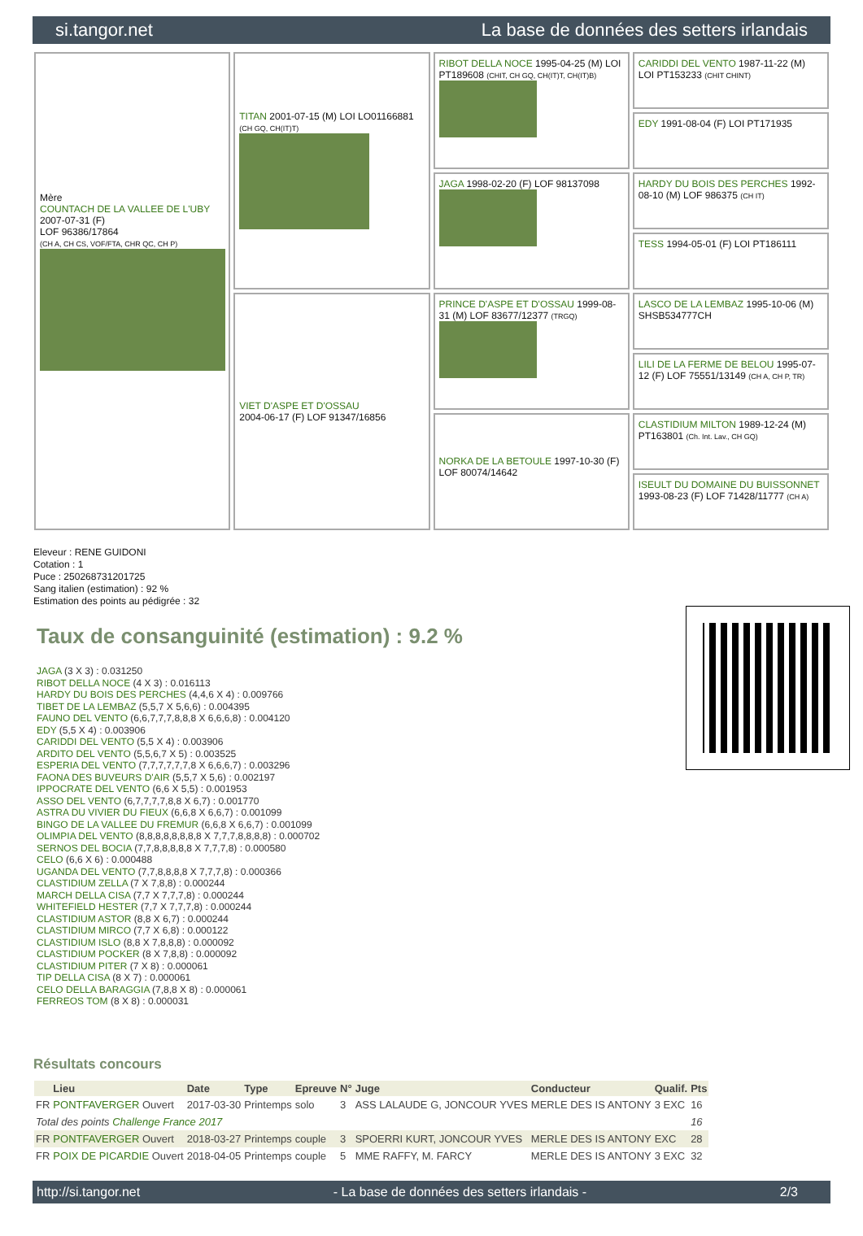si.tangor.net La base de données des setters irlandais
Mère
COUNTACH DE LA VALLEE DE L'UBY
2007-07-31 (F)
LOF 96386/17864
(CH A, CH CS, VOF/FTA, CHR QC, CH P)
TITAN 2001-07-15 (M) LOI LO01166881 (CH GQ, CH(IT)T)
RIBOT DELLA NOCE 1995-04-25 (M) LOI PT189608 (CHIT, CH GQ, CH(IT)T, CH(IT)B)
CARIDDI DEL VENTO 1987-11-22 (M) LOI PT153233 (CHIT CHINT)
EDY 1991-08-04 (F) LOI PT171935
JAGA 1998-02-20 (F) LOF 98137098
HARDY DU BOIS DES PERCHES 1992-08-10 (M) LOF 986375 (CH IT)
TESS 1994-05-01 (F) LOI PT186111
VIET D'ASPE ET D'OSSAU
2004-06-17 (F) LOF 91347/16856
PRINCE D'ASPE ET D'OSSAU 1999-08-31 (M) LOF 83677/12377 (TRGQ)
LASCO DE LA LEMBAZ 1995-10-06 (M) SHSB534777CH
LILI DE LA FERME DE BELOU 1995-07-12 (F) LOF 75551/13149 (CH A, CH P, TR)
NORKA DE LA BETOULE 1997-10-30 (F) LOF 80074/14642
CLASTIDIUM MILTON 1989-12-24 (M) PT163801 (Ch. Int. Lav., CH GQ)
ISEULT DU DOMAINE DU BUISSONNET 1993-08-23 (F) LOF 71428/11777 (CH A)
Eleveur : RENE GUIDONI
Cotation : 1
Puce : 250268731201725
Sang italien (estimation) : 92 %
Estimation des points au pédigrée : 32
Taux de consanguinité (estimation) : 9.2 %
JAGA (3 X 3) : 0.031250
RIBOT DELLA NOCE (4 X 3) : 0.016113
HARDY DU BOIS DES PERCHES (4,4,6 X 4) : 0.009766
TIBET DE LA LEMBAZ (5,5,7 X 5,6,6) : 0.004395
FAUNO DEL VENTO (6,6,7,7,7,8,8,8 X 6,6,6,8) : 0.004120
EDY (5,5 X 4) : 0.003906
CARIDDI DEL VENTO (5,5 X 4) : 0.003906
ARDITO DEL VENTO (5,5,6,7 X 5) : 0.003525
ESPERIA DEL VENTO (7,7,7,7,7,7,8 X 6,6,6,7) : 0.003296
FAONA DES BUVEURS D'AIR (5,5,7 X 5,6) : 0.002197
IPPOCRATE DEL VENTO (6,6 X 5,5) : 0.001953
ASSO DEL VENTO (6,7,7,7,7,8,8 X 6,7) : 0.001770
ASTRA DU VIVIER DU FIEUX (6,6,8 X 6,6,7) : 0.001099
BINGO DE LA VALLEE DU FREMUR (6,6,8 X 6,6,7) : 0.001099
OLIMPIA DEL VENTO (8,8,8,8,8,8,8,8 X 7,7,7,8,8,8,8) : 0.000702
SERNOS DEL BOCIA (7,7,8,8,8,8,8 X 7,7,7,8) : 0.000580
CELO (6,6 X 6) : 0.000488
UGANDA DEL VENTO (7,7,8,8,8,8 X 7,7,7,8) : 0.000366
CLASTIDIUM ZELLA (7 X 7,8,8) : 0.000244
MARCH DELLA CISA (7,7 X 7,7,7,8) : 0.000244
WHITEFIELD HESTER (7,7 X 7,7,7,8) : 0.000244
CLASTIDIUM ASTOR (8,8 X 6,7) : 0.000244
CLASTIDIUM MIRCO (7,7 X 6,8) : 0.000122
CLASTIDIUM ISLO (8,8 X 7,8,8,8) : 0.000092
CLASTIDIUM POCKER (8 X 7,8,8) : 0.000092
CLASTIDIUM PITER (7 X 8) : 0.000061
TIP DELLA CISA (8 X 7) : 0.000061
CELO DELLA BARAGGIA (7,8,8 X 8) : 0.000061
FERREOS TOM (8 X 8) : 0.000031
Résultats concours
| | Lieu | Date | Type | Epreuve | N° | Juge | Conducteur | Qualif. | Pts |
| --- | --- | --- | --- | --- | --- | --- | --- | --- | --- |
| FR | PONTFAVERGER Ouvert | 2017-03-30 | Printemps | solo | 3 | ASS LALAUDE G, JONCOUR YVES | MERLE DES IS ANTONY | 3 EXC | 16 |
| Total des points Challenge France 2017 | | | | | | | | | 16 |
| FR | PONTFAVERGER Ouvert | 2018-03-27 | Printemps | couple | 3 | SPOERRI KURT, JONCOUR YVES | MERLE DES IS ANTONY | EXC | 28 |
| FR | POIX DE PICARDIE Ouvert | 2018-04-05 | Printemps | couple | 5 | MME RAFFY, M. FARCY | MERLE DES IS ANTONY | 3 EXC | 32 |
http://si.tangor.net - La base de données des setters irlandais - 2/3